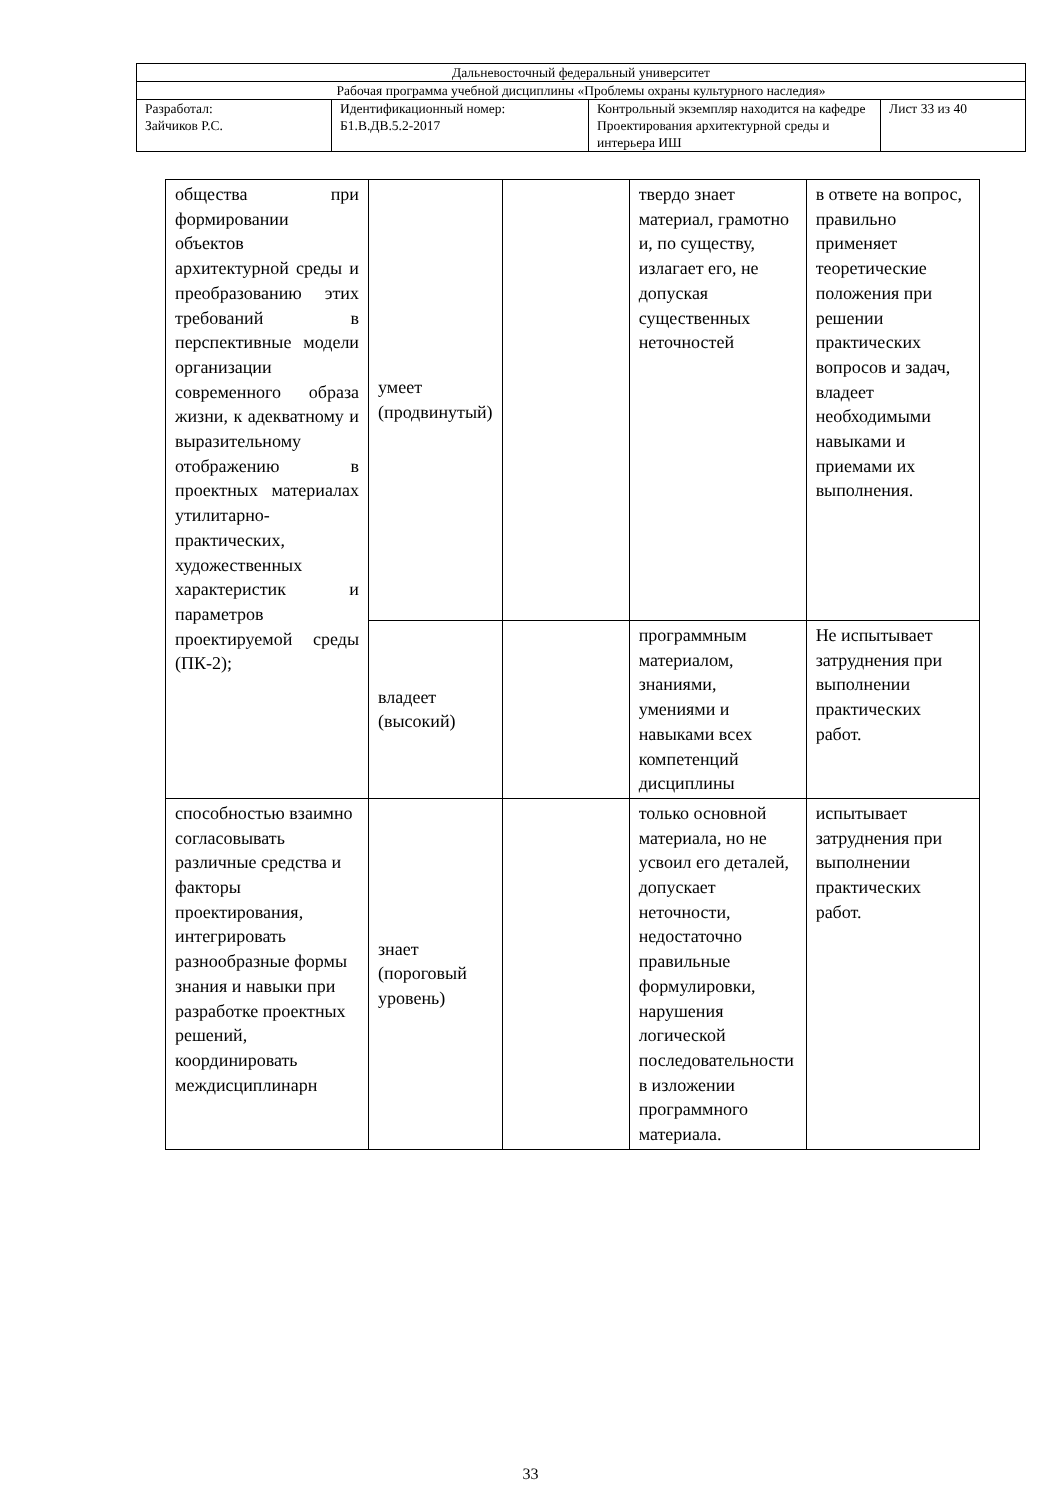| Дальневосточный федеральный университет | | | |
| Рабочая программа учебной дисциплины «Проблемы охраны культурного наследия» | | | |
| Разработал: Зайчиков Р.С. | Идентификационный номер: Б1.В.ДВ.5.2-2017 | Контрольный экземпляр находится на кафедре Проектирования архитектурной среды и интерьера ИШ | Лист 33 из 40 |
| общества при формировании объектов архитектурной среды и преобразованию этих требований в перспективные модели организации современного образа жизни, к адекватному и выразительному отображению в проектных материалах утилитарно-практических, художественных характеристик и параметров проектируемой среды (ПК-2); | умеет (продвинутый) | | твердо знает материал, грамотно и, по существу, излагает его, не допуская существенных неточностей | в ответе на вопрос, правильно применяет теоретические положения при решении практических вопросов и задач, владеет необходимыми навыками и приемами их выполнения. |
| | владеет (высокий) | | программным материалом, знаниями, умениями и навыками всех компетенций дисциплины | Не испытывает затруднения при выполнении практических работ. |
| способностью взаимно согласовывать различные средства и факторы проектирования, интегрировать разнообразные формы знания и навыки при разработке проектных решений, координировать междисциплинарн | знает (пороговый уровень) | | только основной материала, но не усвоил его деталей, допускает неточности, недостаточно правильные формулировки, нарушения логической последовательности в изложении программного материала. | испытывает затруднения при выполнении практических работ. |
33